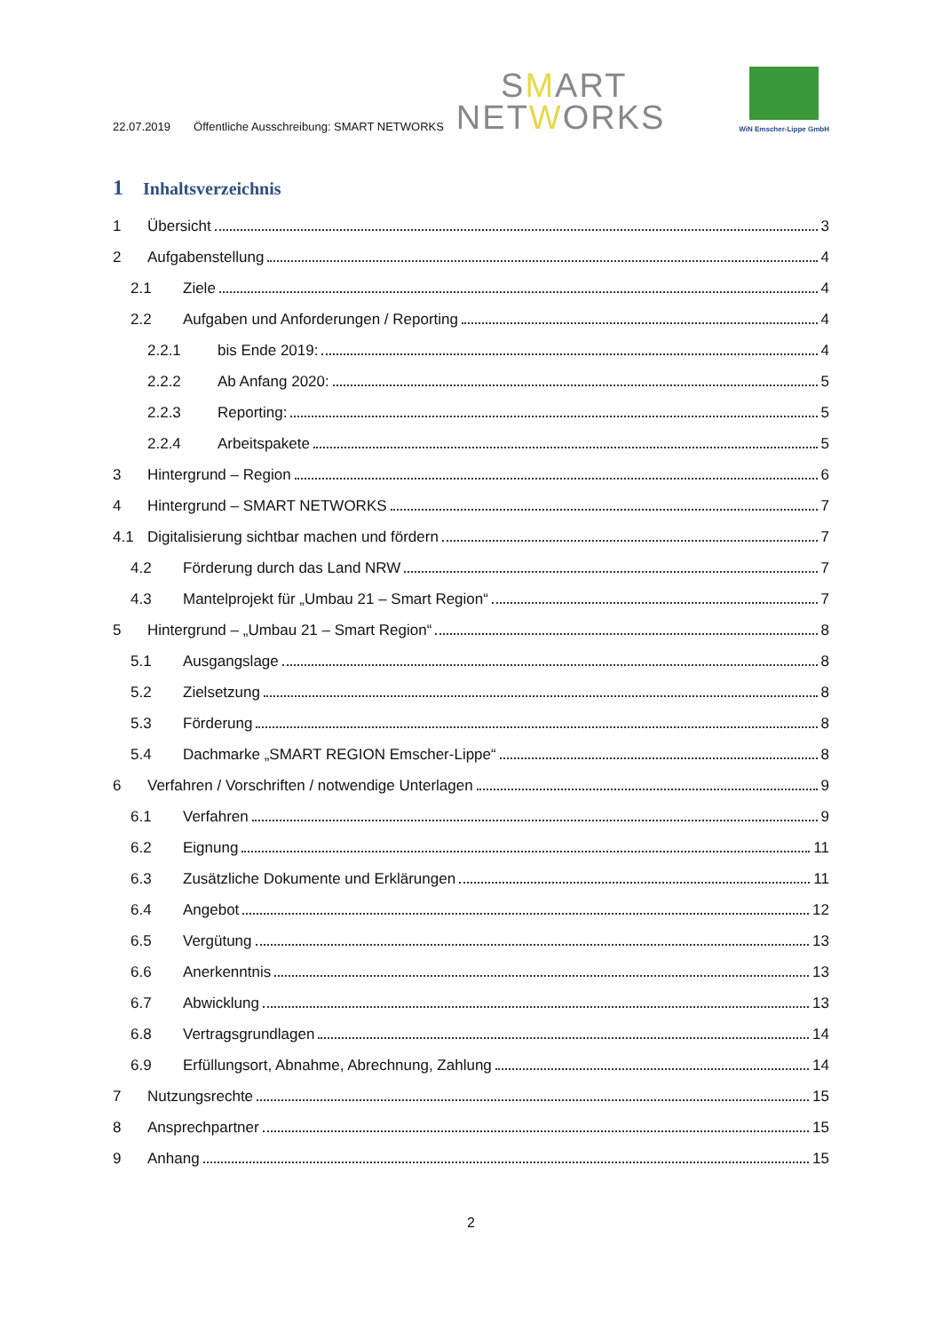22.07.2019 Öffentliche Ausschreibung: SMART NETWORKS
SMART
NETWORKS
WiN Emscher-Lippe GmbH
1 Inhaltsverzeichnis
1 Übersicht 3
2 Aufgabenstellung 4
2.1 Ziele 4
2.2 Aufgaben und Anforderungen / Reporting 4
2.2.1 bis Ende 2019: 4
2.2.2 Ab Anfang 2020: 5
2.2.3 Reporting: 5
2.2.4 Arbeitspakete 5
3 Hintergrund – Region 6
4 Hintergrund – SMART NETWORKS 7
4.1 Digitalisierung sichtbar machen und fördern 7
4.2 Förderung durch das Land NRW 7
4.3 Mantelprojekt für „Umbau 21 – Smart Region“ 7
5 Hintergrund – „Umbau 21 – Smart Region“ 8
5.1 Ausgangslage 8
5.2 Zielsetzung 8
5.3 Förderung 8
5.4 Dachmarke „SMART REGION Emscher-Lippe“ 8
6 Verfahren / Vorschriften / notwendige Unterlagen 9
6.1 Verfahren 9
6.2 Eignung 11
6.3 Zusätzliche Dokumente und Erklärungen 11
6.4 Angebot 12
6.5 Vergütung 13
6.6 Anerkenntnis 13
6.7 Abwicklung 13
6.8 Vertragsgrundlagen 14
6.9 Erfüllungsort, Abnahme, Abrechnung, Zahlung 14
7 Nutzungsrechte 15
8 Ansprechpartner 15
9 Anhang 15
2